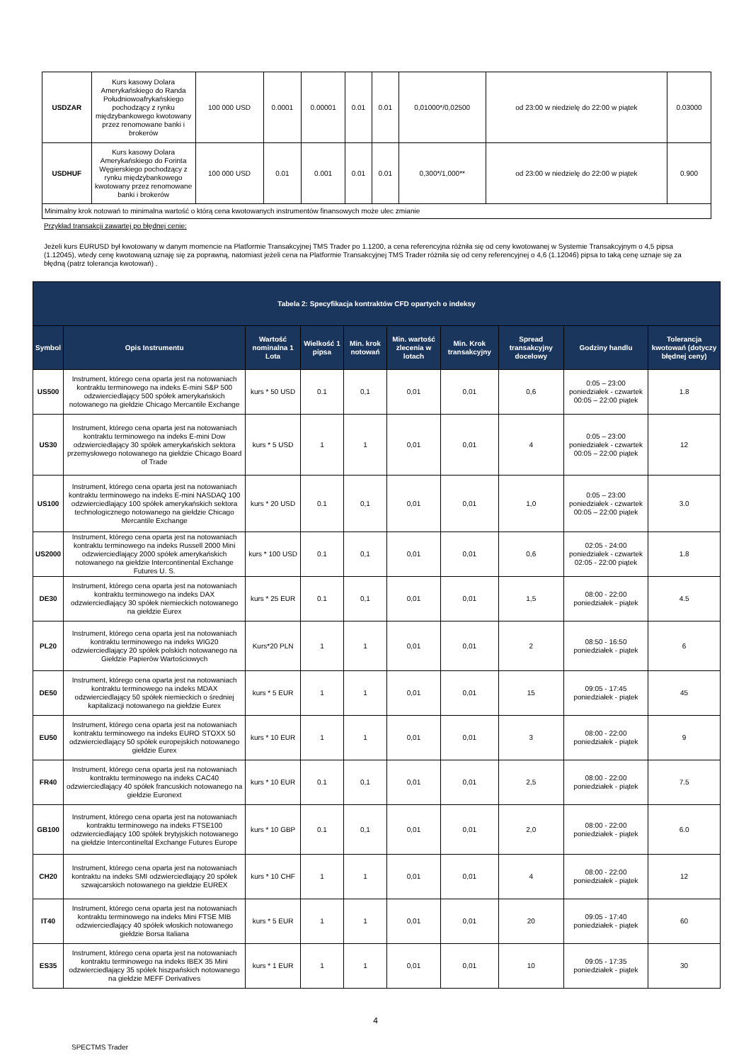| USDZAR | Kurs kasowy Dolara Amerykańskiego do Randa Południowoafrykańskiego pochodzący z rynku międzybankowego kwotowany przez renomowane banki i brokerów | 100 000 USD | 0.0001 | 0.00001 | 0.01 | 0.01 | 0,01000*/0,02500 | od 23:00 w niedzielę do 22:00 w piątek | 0.03000 |
| USDHUF | Kurs kasowy Dolara Amerykańskiego do Forinta Węgierskiego pochodzący z rynku międzybankowego kwotowany przez renomowane banki i brokerów | 100 000 USD | 0.01 | 0.001 | 0.01 | 0.01 | 0,300*/1,000** | od 23:00 w niedzielę do 22:00 w piątek | 0.900 |
| Minimalny krok notowań to minimalna wartość o którą cena kwotowanych instrumentów finansowych może ulec zmianie | | | | | | | | | |
Przykład transakcji zawartej po błędnej cenie:
Jeżeli kurs EURUSD był kwotowany w danym momencie na Platformie Transakcyjnej TMS Trader po 1.1200, a cena referencyjna różniła się od ceny kwotowanej w Systemie Transakcyjnym o 4,5 pipsa (1.12045), wtedy cenę kwotowaną uznaję się za poprawną, natomiast jeżeli cena na Platformie Transakcyjnej TMS Trader różniła się od ceny referencyjnej o 4,6 (1.12046) pipsa to taką cenę uznaje się za błędną (patrz tolerancja kwotowań) .
| Tabela 2: Specyfikacja kontraktów CFD opartych o indeksy | | | | | | | | | |
| --- | --- | --- | --- | --- | --- | --- | --- | --- | --- |
| Symbol | Opis Instrumentu | Wartość nominalna 1 Lota | Wielkość 1 pipsa | Min. krok notowań | Min. wartość zlecenia w lotach | Min. Krok transakcyjny | Spread transakcyjny docelowy | Godziny handlu | Tolerancja kwotowań (dotyczy błędnej ceny) |
| US500 | Instrument, którego cena oparta jest na notowaniach kontraktu terminowego na indeks E-mini S&P 500 odzwierciedlający 500 spółek amerykańskich notowanego na giełdzie Chicago Mercantile Exchange | kurs * 50 USD | 0.1 | 0,1 | 0,01 | 0,01 | 0,6 | 0:05 – 23:00 poniedziałek - czwartek 00:05 – 22:00 piątek | 1.8 |
| US30 | Instrument, którego cena oparta jest na notowaniach kontraktu terminowego na indeks E-mini Dow odzwierciedlający 30 spółek amerykańskich sektora przemysłowego notowanego na giełdzie Chicago Board of Trade | kurs * 5 USD | 1 | 1 | 0,01 | 0,01 | 4 | 0:05 – 23:00 poniedziałek - czwartek 00:05 – 22:00 piątek | 12 |
| US100 | Instrument, którego cena oparta jest na notowaniach kontraktu terminowego na indeks E-mini NASDAQ 100 odzwierciedlający 100 spółek amerykańskich sektora technologicznego notowanego na giełdzie Chicago Mercantile Exchange | kurs * 20 USD | 0.1 | 0,1 | 0,01 | 0,01 | 1,0 | 0:05 – 23:00 poniedziałek - czwartek 00:05 – 22:00 piątek | 3.0 |
| US2000 | Instrument, którego cena oparta jest na notowaniach kontraktu terminowego na indeks Russell 2000 Mini odzwierciedlający 2000 spółek amerykańskich notowanego na giełdzie Intercontinental Exchange Futures U. S. | kurs * 100 USD | 0.1 | 0,1 | 0,01 | 0,01 | 0,6 | 02:05 - 24:00 poniedziałek - czwartek 02:05 - 22:00 piątek | 1.8 |
| DE30 | Instrument, którego cena oparta jest na notowaniach kontraktu terminowego na indeks DAX odzwierciedlający 30 spółek niemieckich notowanego na giełdzie Eurex | kurs * 25 EUR | 0.1 | 0,1 | 0,01 | 0,01 | 1,5 | 08:00 - 22:00 poniedziałek - piątek | 4.5 |
| PL20 | Instrument, którego cena oparta jest na notowaniach kontraktu terminowego na indeks WIG20 odzwierciedlający 20 spółek polskich notowanego na Giełdzie Papierów Wartościowych | Kurs*20 PLN | 1 | 1 | 0,01 | 0,01 | 2 | 08:50 - 16:50 poniedziałek - piątek | 6 |
| DE50 | Instrument, którego cena oparta jest na notowaniach kontraktu terminowego na indeks MDAX odzwierciedlający 50 spółek niemieckich o średniej kapitalizacji notowanego na giełdzie Eurex | kurs * 5 EUR | 1 | 1 | 0,01 | 0,01 | 15 | 09:05 - 17:45 poniedziałek - piątek | 45 |
| EU50 | Instrument, którego cena oparta jest na notowaniach kontraktu terminowego na indeks EURO STOXX 50 odzwierciedlający 50 spółek europejskich notowanego giełdzie Eurex | kurs * 10 EUR | 1 | 1 | 0,01 | 0,01 | 3 | 08:00 - 22:00 poniedziałek - piątek | 9 |
| FR40 | Instrument, którego cena oparta jest na notowaniach kontraktu terminowego na indeks CAC40 odzwierciedlający 40 spółek francuskich notowanego na giełdzie Euronext | kurs * 10 EUR | 0.1 | 0,1 | 0,01 | 0,01 | 2,5 | 08:00 - 22:00 poniedziałek - piątek | 7.5 |
| GB100 | Instrument, którego cena oparta jest na notowaniach kontraktu terminowego na indeks FTSE100 odzwierciedlający 100 spółek brytyjskich notowanego na giełdzie Intercontineltal Exchange Futures Europe | kurs * 10 GBP | 0.1 | 0,1 | 0,01 | 0,01 | 2,0 | 08:00 - 22:00 poniedziałek - piątek | 6.0 |
| CH20 | Instrument, którego cena oparta jest na notowaniach kontraktu na indeks SMI odzwierciedlający 20 spółek szwajcarskich notowanego na giełdzie EUREX | kurs * 10 CHF | 1 | 1 | 0,01 | 0,01 | 4 | 08:00 - 22:00 poniedziałek - piątek | 12 |
| IT40 | Instrument, którego cena oparta jest na notowaniach kontraktu terminowego na indeks Mini FTSE MIB odzwierciedlający 40 spółek włoskich notowanego giełdzie Borsa Italiana | kurs * 5 EUR | 1 | 1 | 0,01 | 0,01 | 20 | 09:05 - 17:40 poniedziałek - piątek | 60 |
| ES35 | Instrument, którego cena oparta jest na notowaniach kontraktu terminowego na indeks IBEX 35 Mini odzwierciedlający 35 spółek hiszpańskich notowanego na giełdzie MEFF Derivatives | kurs * 1 EUR | 1 | 1 | 0,01 | 0,01 | 10 | 09:05 - 17:35 poniedziałek - piątek | 30 |
4
SPECTMS Trader